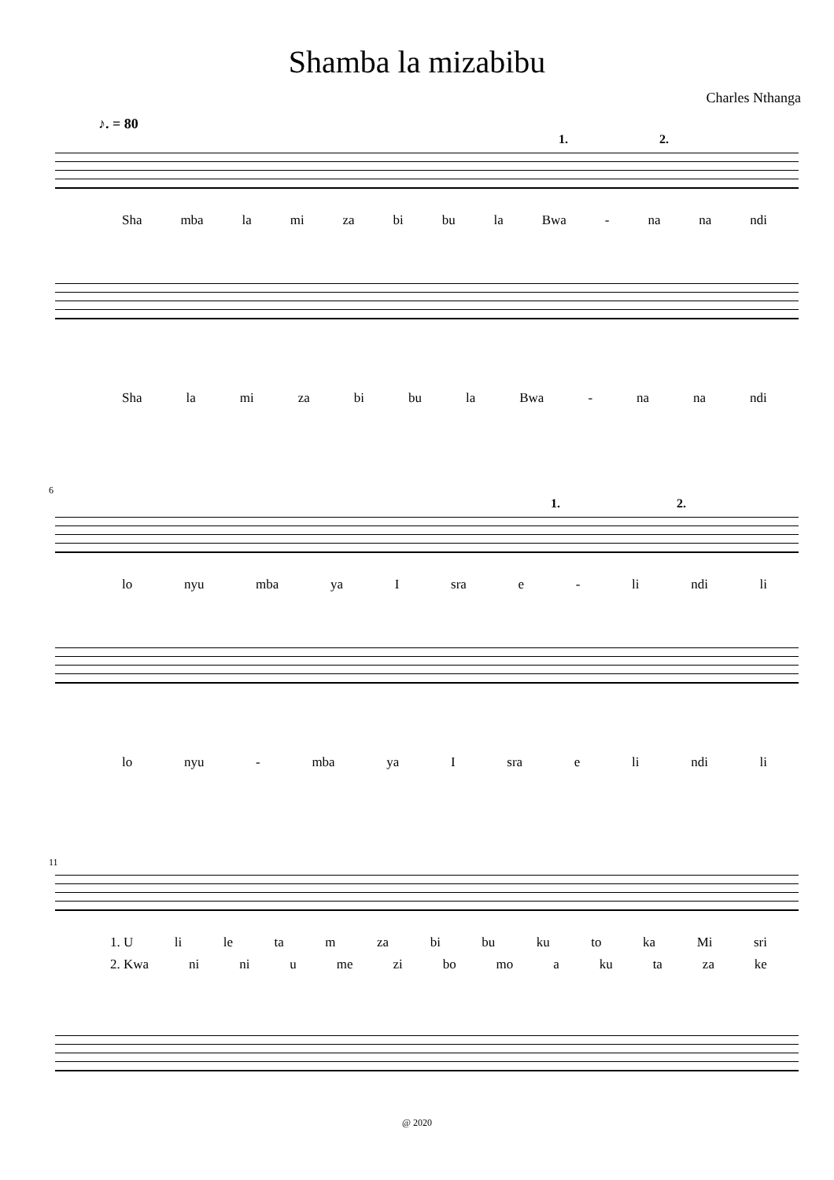Shamba la mizabibu
Charles Nthanga
♪. = 80
1. 2.
Sha mba la mi za bi bu la Bwa - na na ndi
Sha la mi za bi bu la Bwa - na na ndi
6
1. 2.
lo nyu mba ya I sra e - li ndi li
lo nyu - mba ya I sra e li ndi li
11
1. U li le ta m za bi bu ku to ka Mi sri
2. Kwa ni ni u me zi bo mo a ku ta za ke
@ 2020